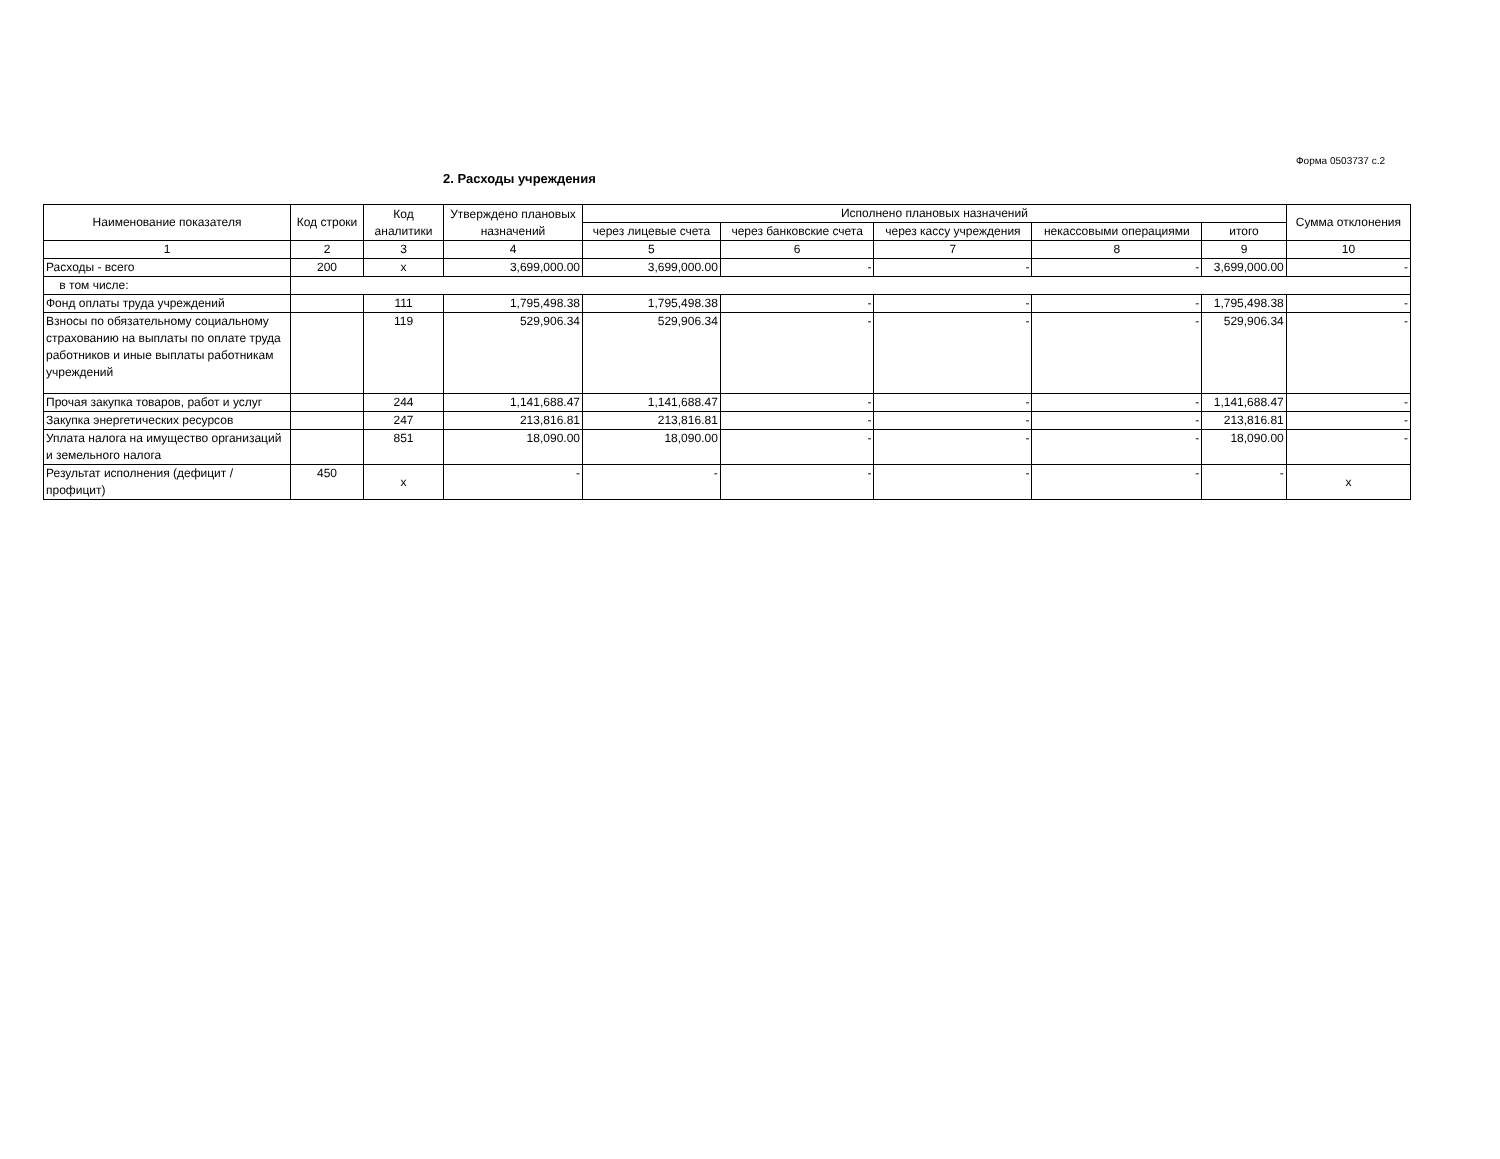Форма 0503737 с.2
2. Расходы учреждения
| Наименование показателя | Код строки | Код аналитики | Утверждено плановых назначений | Исполнено плановых назначений | | | | | Сумма отклонения |
| --- | --- | --- | --- | --- | --- | --- | --- | --- | --- |
| | | | | через лицевые счета | через банковские счета | через кассу учреждения | некассовыми операциями | итого | |
| 1 | 2 | 3 | 4 | 5 | 6 | 7 | 8 | 9 | 10 |
| Расходы - всего | 200 | x | 3,699,000.00 | 3,699,000.00 | - | - | - | 3,699,000.00 | - |
| в том числе: | | | | | | | | | |
| Фонд оплаты труда учреждений | | 111 | 1,795,498.38 | 1,795,498.38 | - | - | - | 1,795,498.38 | - |
| Взносы по обязательному социальному страхованию на выплаты по оплате труда работников и иные выплаты работникам учреждений | | 119 | 529,906.34 | 529,906.34 | - | - | - | 529,906.34 | - |
| Прочая закупка товаров, работ и услуг | | 244 | 1,141,688.47 | 1,141,688.47 | - | - | - | 1,141,688.47 | - |
| Закупка энергетических ресурсов | | 247 | 213,816.81 | 213,816.81 | - | - | - | 213,816.81 | - |
| Уплата налога на имущество организаций и земельного налога | | 851 | 18,090.00 | 18,090.00 | - | - | - | 18,090.00 | - |
| Результат исполнения (дефицит / профицит) | 450 | x | - | - | - | - | - | - | x |